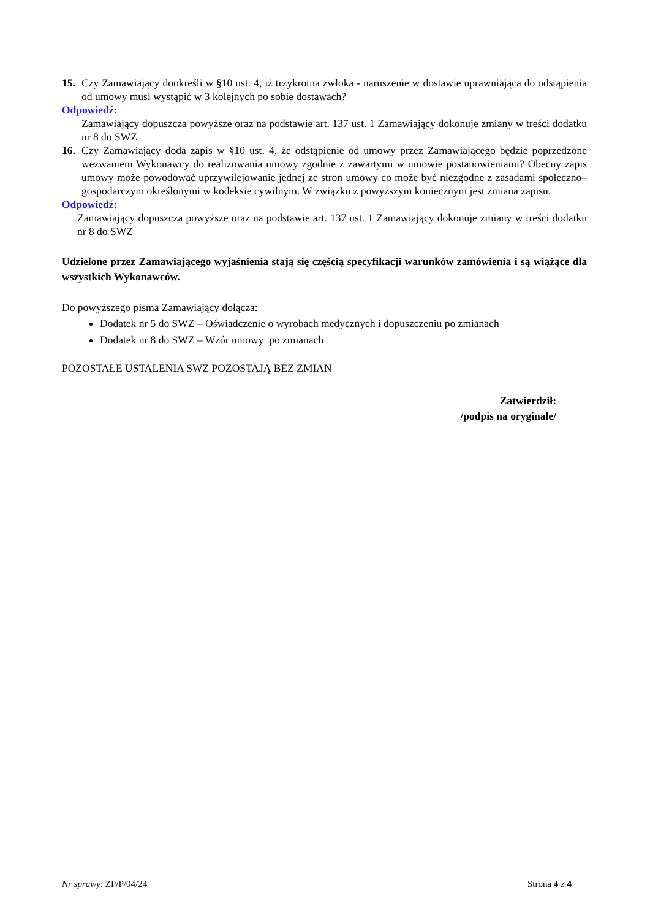15. Czy Zamawiający dookreśli w §10 ust. 4, iż trzykrotna zwłoka - naruszenie w dostawie uprawniająca do odstąpienia od umowy musi wystąpić w 3 kolejnych po sobie dostawach?
Odpowiedź:
Zamawiający dopuszcza powyższe oraz na podstawie art. 137 ust. 1 Zamawiający dokonuje zmiany w treści dodatku nr 8 do SWZ
16. Czy Zamawiający doda zapis w §10 ust. 4, że odstąpienie od umowy przez Zamawiającego będzie poprzedzone wezwaniem Wykonawcy do realizowania umowy zgodnie z zawartymi w umowie postanowieniami? Obecny zapis umowy może powodować uprzywilejowanie jednej ze stron umowy co może być niezgodne z zasadami społeczno–gospodarczym określonymi w kodeksie cywilnym. W związku z powyższym koniecznym jest zmiana zapisu.
Odpowiedź:
Zamawiający dopuszcza powyższe oraz na podstawie art. 137 ust. 1 Zamawiający dokonuje zmiany w treści dodatku nr 8 do SWZ
Udzielone przez Zamawiającego wyjaśnienia stają się częścią specyfikacji warunków zamówienia i są wiążące dla wszystkich Wykonawców.
Do powyższego pisma Zamawiający dołącza:
Dodatek nr 5 do SWZ – Oświadczenie o wyrobach medycznych i dopuszczeniu po zmianach
Dodatek nr 8 do SWZ – Wzór umowy po zmianach
POZOSTAŁE USTALENIA SWZ POZOSTAJĄ BEZ ZMIAN
Zatwierdził:
/podpis na oryginale/
Nr sprawy: ZP/P/04/24 Strona 4 z 4